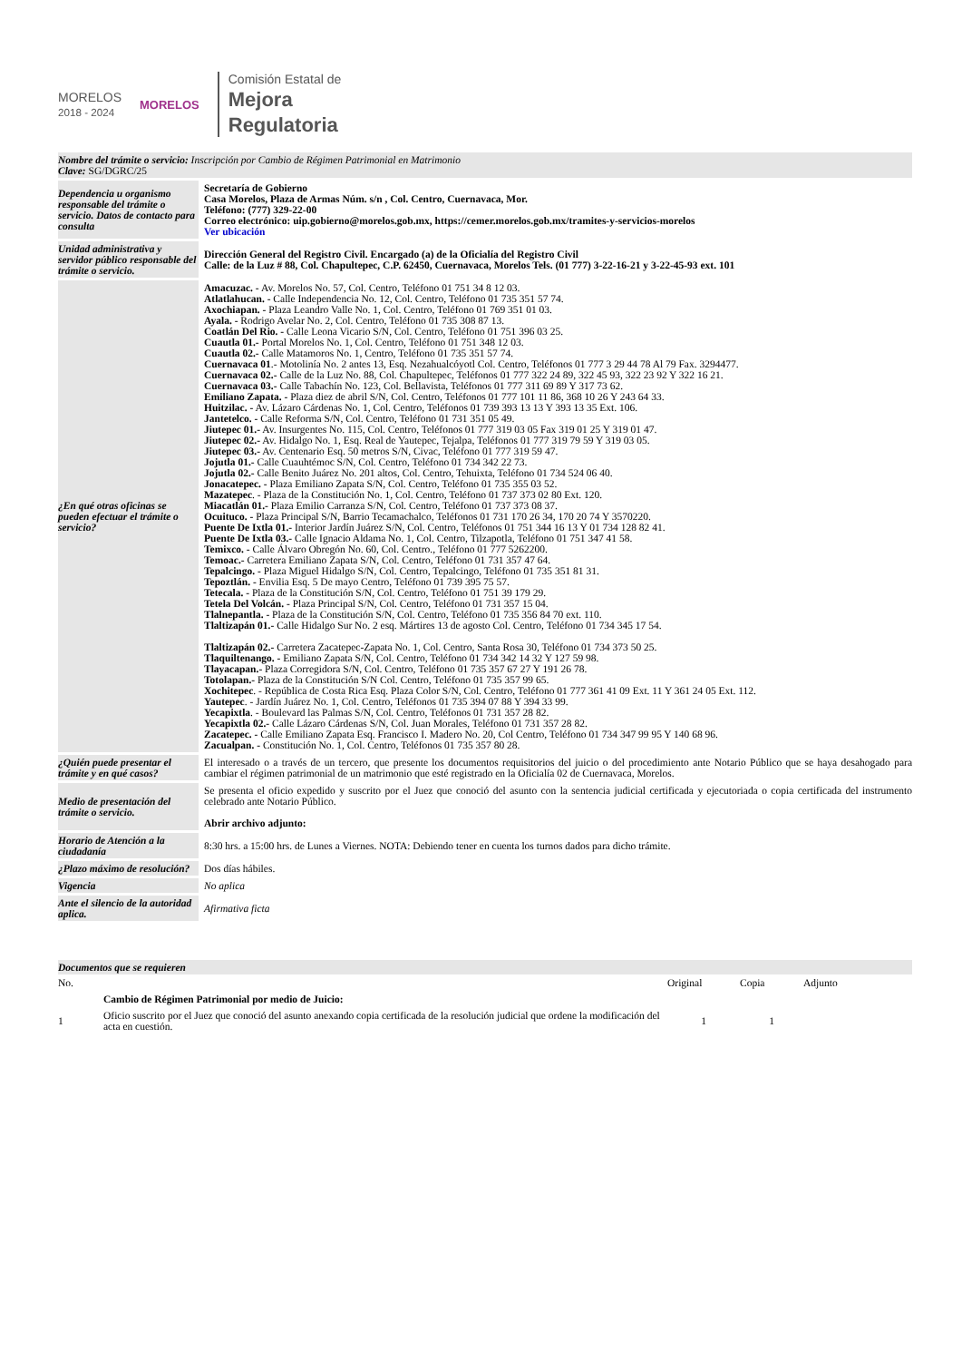MORELOS
2018 - 2024
MORELOS
Comisión Estatal de
Mejora
Regulatoria
Nombre del trámite o servicio: Inscripción por Cambio de Régimen Patrimonial en Matrimonio
Clave: SG/DGRC/25
| Dependencia u organismo responsable del trámite o servicio. Datos de contacto para consulta | Secretaría de Gobierno Casa Morelos, Plaza de Armas Núm. s/n , Col. Centro, Cuernavaca, Mor. Teléfono: (777) 329-22-00 Correo electrónico: uip.gobierno@morelos.gob.mx, https://cemer.morelos.gob.mx/tramites-y-servicios-morelos Ver ubicación |
| Unidad administrativa y servidor público responsable del trámite o servicio. | Dirección General del Registro Civil. Encargado (a) de la Oficialía del Registro Civil Calle: de la Luz # 88, Col. Chapultepec, C.P. 62450, Cuernavaca, Morelos Tels. (01 777) 3-22-16-21 y 3-22-45-93 ext. 101 |
| ¿En qué otras oficinas se pueden efectuar el trámite o servicio? | Amacuzac. - Av. Morelos No. 57, Col. Centro, Teléfono 01 751 34 8 12 03. Atlatlahucan. - Calle Independencia No. 12, Col. Centro, Teléfono 01 735 351 57 74. Axochiapan. - Plaza Leandro Valle No. 1, Col. Centro, Teléfono 01 769 351 01 03. Ayala. - Rodrigo Avelar No. 2, Col. Centro, Teléfono 01 735 308 87 13. Coatlán Del Rio. - Calle Leona Vicario S/N, Col. Centro, Teléfono 01 751 396 03 25. Cuautla 01.- Portal Morelos No. 1, Col. Centro, Teléfono 01 751 348 12 03. Cuautla 02.- Calle Matamoros No. 1, Centro, Teléfono 01 735 351 57 74. Cuernavaca 01 .- Motolinía No. 2 antes 13, Esq. Nezahualcóyotl Col. Centro, Teléfonos 01 777 3 29 44 78 Al 79 Fax. 3294477. Cuernavaca 02.- Calle de la Luz No. 88, Col. Chapultepec, Teléfonos 01 777 322 24 89, 322 45 93, 322 23 92 Y 322 16 21. Cuernavaca 03.- Calle Tabachín No. 123, Col. Bellavista, Teléfonos 01 777 311 69 89 Y 317 73 62. Emiliano Zapata. - Plaza diez de abril S/N, Col. Centro, Teléfonos 01 777 101 11 86, 368 10 26 Y 243 64 33. Huitzilac. - Av. Lázaro Cárdenas No. 1, Col. Centro, Teléfonos 01 739 393 13 13 Y 393 13 35 Ext. 106. Jantetelco. - Calle Reforma S/N, Col. Centro, Teléfono 01 731 351 05 49. Jiutepec 01.- Av. Insurgentes No. 115, Col. Centro, Teléfonos 01 777 319 03 05 Fax 319 01 25 Y 319 01 47. Jiutepec 02.- Av. Hidalgo No. 1, Esq. Real de Yautepec, Tejalpa, Teléfonos 01 777 319 79 59 Y 319 03 05. Jiutepec 03.- Av. Centenario Esq. 50 metros S/N, Civac, Teléfono 01 777 319 59 47. Jojutla 01.- Calle Cuauhtémoc S/N, Col. Centro, Teléfono 01 734 342 22 73. Jojutla 02.- Calle Benito Juárez No. 201 altos, Col. Centro, Tehuixta, Teléfono 01 734 524 06 40. Jonacatepec. - Plaza Emiliano Zapata S/N, Col. Centro, Teléfono 01 735 355 03 52. Mazatepec . - Plaza de la Constitución No. 1, Col. Centro, Teléfono 01 737 373 02 80 Ext. 120. Miacatlán 01.- Plaza Emilio Carranza S/N, Col. Centro, Teléfono 01 737 373 08 37. Ocuituco. - Plaza Principal S/N, Barrio Tecamachalco, Teléfonos 01 731 170 26 34, 170 20 74 Y 3570220. Puente De Ixtla 01.- Interior Jardín Juárez S/N, Col. Centro, Teléfonos 01 751 344 16 13 Y 01 734 128 82 41. Puente De Ixtla 03.- Calle Ignacio Aldama No. 1, Col. Centro, Tilzapotla, Teléfono 01 751 347 41 58. Temixco. - Calle Álvaro Obregón No. 60, Col. Centro., Teléfono 01 777 5262200. Temoac.- Carretera Emiliano Zapata S/N, Col. Centro, Teléfono 01 731 357 47 64. Tepalcingo. - Plaza Miguel Hidalgo S/N, Col. Centro, Tepalcingo, Teléfono 01 735 351 81 31. Tepoztlán. - Envilia Esq. 5 De mayo Centro, Teléfono 01 739 395 75 57. Tetecala. - Plaza de la Constitución S/N, Col. Centro, Teléfono 01 751 39 179 29. Tetela Del Volcán. - Plaza Principal S/N, Col. Centro, Teléfono 01 731 357 15 04. Tlalnepantla. - Plaza de la Constitución S/N, Col. Centro, Teléfono 01 735 356 84 70 ext. 110. Tlaltizapán 01.- Calle Hidalgo Sur No. 2 esq. Mártires 13 de agosto Col. Centro, Teléfono 01 734 345 17 54. Tlaltizapán 02.- Carretera Zacatepec-Zapata No. 1, Col. Centro, Santa Rosa 30, Teléfono 01 734 373 50 25. Tlaquiltenango. - Emiliano Zapata S/N, Col. Centro, Teléfono 01 734 342 14 32 Y 127 59 98. Tlayacapan.- Plaza Corregidora S/N, Col. Centro, Teléfono 01 735 357 67 27 Y 191 26 78. Totolapan.- Plaza de la Constitución S/N Col. Centro, Teléfono 01 735 357 99 65. Xochitepec . - República de Costa Rica Esq. Plaza Color S/N, Col. Centro, Teléfono 01 777 361 41 09 Ext. 11 Y 361 24 05 Ext. 112. Yautepec . - Jardín Juárez No. 1, Col. Centro, Teléfonos 01 735 394 07 88 Y 394 33 99. Yecapixtla . - Boulevard las Palmas S/N, Col. Centro, Teléfonos 01 731 357 28 82. Yecapixtla 02.- Calle Lázaro Cárdenas S/N, Col. Juan Morales, Teléfono 01 731 357 28 82. Zacatepec. - Calle Emiliano Zapata Esq. Francisco I. Madero No. 20, Col Centro, Teléfono 01 734 347 99 95 Y 140 68 96. Zacualpan. - Constitución No. 1, Col. Centro, Teléfonos 01 735 357 80 28. |
| ¿Quién puede presentar el trámite y en qué casos? | El interesado o a través de un tercero, que presente los documentos requisitorios del juicio o del procedimiento ante Notario Público que se haya desahogado para cambiar el régimen patrimonial de un matrimonio que esté registrado en la Oficialía 02 de Cuernavaca, Morelos. |
| Medio de presentación del trámite o servicio. | Se presenta el oficio expedido y suscrito por el Juez que conoció del asunto con la sentencia judicial certificada y ejecutoriada o copia certificada del instrumento celebrado ante Notario Público. Abrir archivo adjunto: |
| Horario de Atención a la ciudadanía | 8:30 hrs. a 15:00 hrs. de Lunes a Viernes. NOTA: Debiendo tener en cuenta los turnos dados para dicho trámite. |
| ¿Plazo máximo de resolución? | Dos días hábiles. |
| Vigencia | No aplica |
| Ante el silencio de la autoridad aplica. | Afirmativa ficta |
Documentos que se requieren
| No. | | Original | Copia | Adjunto |
| | Cambio de Régimen Patrimonial por medio de Juicio: | | | |
| 1 | Oficio suscrito por el Juez que conoció del asunto anexando copia certificada de la resolución judicial que ordene la modificación del acta en cuestión. | 1 | 1 | |